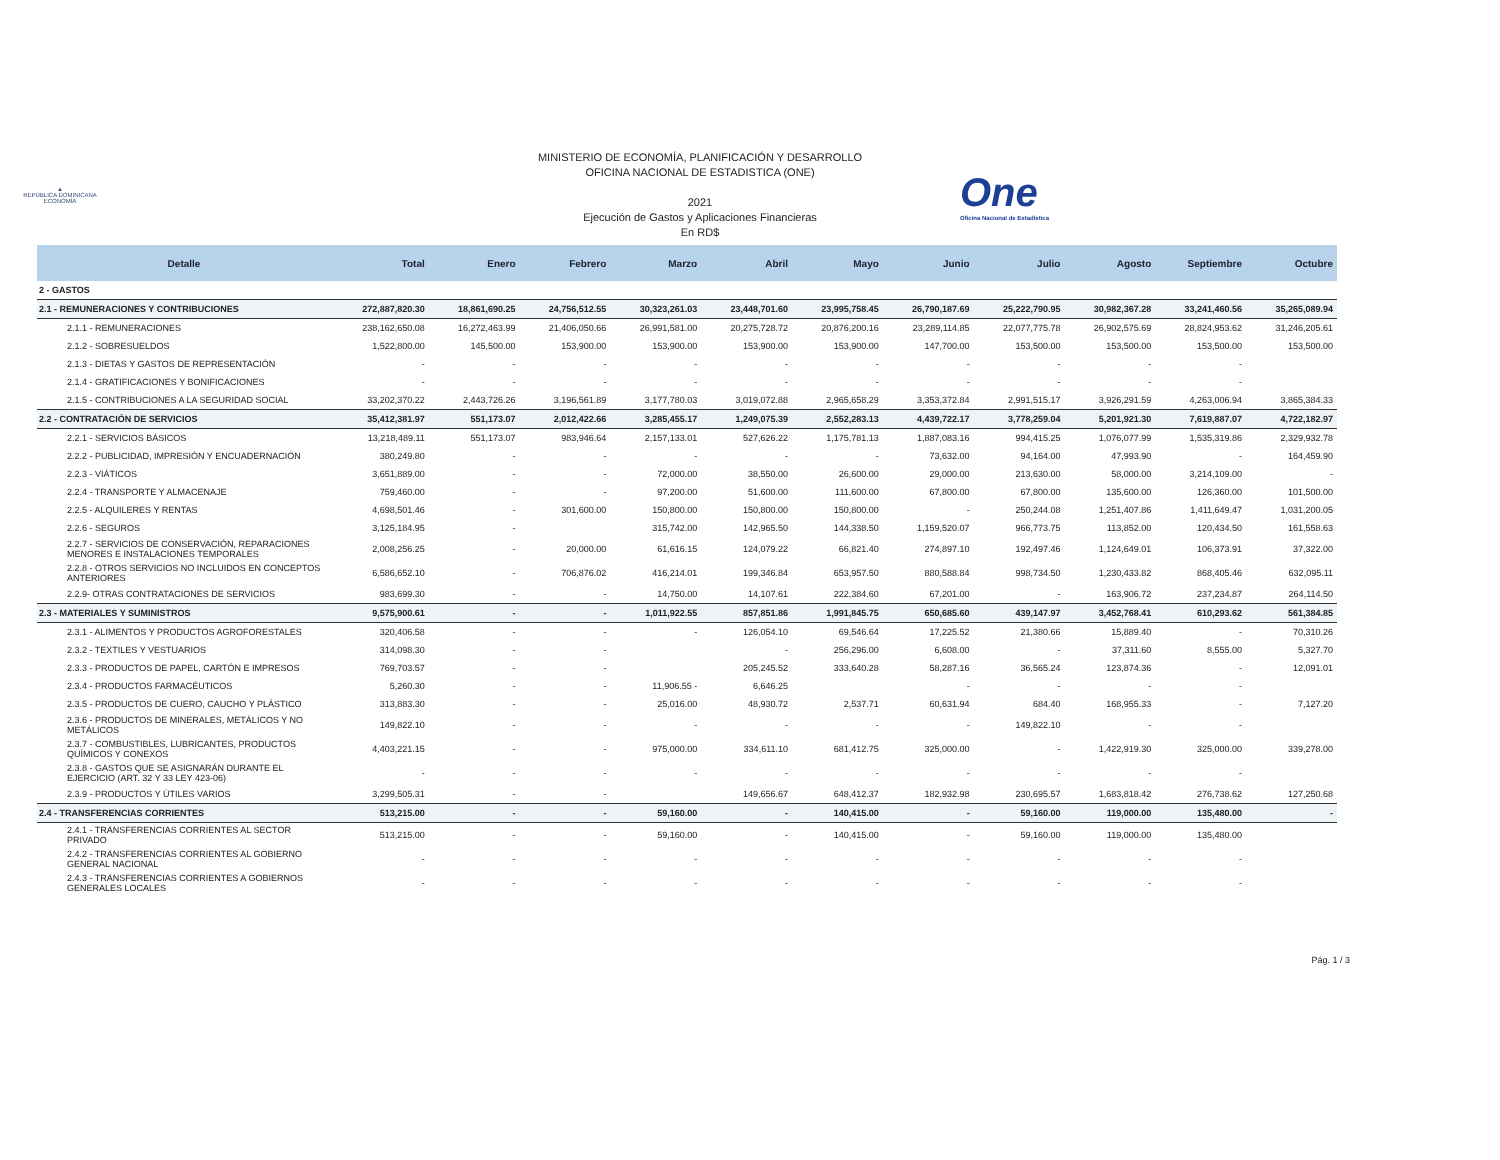▲
REPÚBLICA DOMINICANA
ECONOMÍA
MINISTERIO DE ECONOMÍA, PLANIFICACIÓN Y DESARROLLO
OFICINA NACIONAL DE ESTADISTICA (ONE)
2021
Ejecución de Gastos y Aplicaciones Financieras
En RD$
One
Oficina Nacional de Estadística
| Detalle | Total | Enero | Febrero | Marzo | Abril | Mayo | Junio | Julio | Agosto | Septiembre | Octubre |
| --- | --- | --- | --- | --- | --- | --- | --- | --- | --- | --- | --- |
| 2 - GASTOS | | | | | | | | | | | |
| 2.1 - REMUNERACIONES Y CONTRIBUCIONES | 272,887,820.30 | 18,861,690.25 | 24,756,512.55 | 30,323,261.03 | 23,448,701.60 | 23,995,758.45 | 26,790,187.69 | 25,222,790.95 | 30,982,367.28 | 33,241,460.56 | 35,265,089.94 |
| 2.1.1 - REMUNERACIONES | 238,162,650.08 | 16,272,463.99 | 21,406,050.66 | 26,991,581.00 | 20,275,728.72 | 20,876,200.16 | 23,289,114.85 | 22,077,775.78 | 26,902,575.69 | 28,824,953.62 | 31,246,205.61 |
| 2.1.2 - SOBRESUELDOS | 1,522,800.00 | 145,500.00 | 153,900.00 | 153,900.00 | 153,900.00 | 153,900.00 | 147,700.00 | 153,500.00 | 153,500.00 | 153,500.00 | 153,500.00 |
| 2.1.3 - DIETAS Y GASTOS DE REPRESENTACIÓN | - | - | - | - | - | - | - | - | - | - | |
| 2.1.4 - GRATIFICACIONES Y BONIFICACIONES | - | - | - | - | - | - | - | - | - | - | |
| 2.1.5 - CONTRIBUCIONES A LA SEGURIDAD SOCIAL | 33,202,370.22 | 2,443,726.26 | 3,196,561.89 | 3,177,780.03 | 3,019,072.88 | 2,965,658.29 | 3,353,372.84 | 2,991,515.17 | 3,926,291.59 | 4,263,006.94 | 3,865,384.33 |
| 2.2 - CONTRATACIÓN DE SERVICIOS | 35,412,381.97 | 551,173.07 | 2,012,422.66 | 3,285,455.17 | 1,249,075.39 | 2,552,283.13 | 4,439,722.17 | 3,778,259.04 | 5,201,921.30 | 7,619,887.07 | 4,722,182.97 |
| 2.2.1 - SERVICIOS BÁSICOS | 13,218,489.11 | 551,173.07 | 983,946.64 | 2,157,133.01 | 527,626.22 | 1,175,781.13 | 1,887,083.16 | 994,415.25 | 1,076,077.99 | 1,535,319.86 | 2,329,932.78 |
| 2.2.2 - PUBLICIDAD, IMPRESIÓN Y ENCUADERNACIÓN | 380,249.80 | - | - | - | - | - | 73,632.00 | 94,164.00 | 47,993.90 | - | 164,459.90 |
| 2.2.3 - VIÁTICOS | 3,651,889.00 | - | - | 72,000.00 | 38,550.00 | 26,600.00 | 29,000.00 | 213,630.00 | 58,000.00 | 3,214,109.00 | - |
| 2.2.4 - TRANSPORTE Y ALMACENAJE | 759,460.00 | - | - | 97,200.00 | 51,600.00 | 111,600.00 | 67,800.00 | 67,800.00 | 135,600.00 | 126,360.00 | 101,500.00 |
| 2.2.5 - ALQUILERES Y RENTAS | 4,698,501.46 | - | 301,600.00 | 150,800.00 | 150,800.00 | 150,800.00 | - | 250,244.08 | 1,251,407.86 | 1,411,649.47 | 1,031,200.05 |
| 2.2.6 - SEGUROS | 3,125,184.95 | - | | 315,742.00 | 142,965.50 | 144,338.50 | 1,159,520.07 | 966,773.75 | 113,852.00 | 120,434.50 | 161,558.63 |
| 2.2.7 - SERVICIOS DE CONSERVACIÓN, REPARACIONES MENORES E INSTALACIONES TEMPORALES | 2,008,256.25 | - | 20,000.00 | 61,616.15 | 124,079.22 | 66,821.40 | 274,897.10 | 192,497.46 | 1,124,649.01 | 106,373.91 | 37,322.00 |
| 2.2.8 - OTROS SERVICIOS NO INCLUIDOS EN CONCEPTOS ANTERIORES | 6,586,652.10 | - | 706,876.02 | 416,214.01 | 199,346.84 | 653,957.50 | 880,588.84 | 998,734.50 | 1,230,433.82 | 868,405.46 | 632,095.11 |
| 2.2.9- OTRAS CONTRATACIONES DE SERVICIOS | 983,699.30 | - | - | 14,750.00 | 14,107.61 | 222,384.60 | 67,201.00 | - | 163,906.72 | 237,234.87 | 264,114.50 |
| 2.3 - MATERIALES Y SUMINISTROS | 9,575,900.61 | - | - | 1,011,922.55 | 857,851.86 | 1,991,845.75 | 650,685.60 | 439,147.97 | 3,452,768.41 | 610,293.62 | 561,384.85 |
| 2.3.1 - ALIMENTOS Y PRODUCTOS AGROFORESTALES | 320,406.58 | - | - | - | 126,054.10 | 69,546.64 | 17,225.52 | 21,380.66 | 15,889.40 | - | 70,310.26 |
| 2.3.2 - TEXTILES Y VESTUARIOS | 314,098.30 | - | - | | - | 256,296.00 | 6,608.00 | - | 37,311.60 | 8,555.00 | 5,327.70 |
| 2.3.3 - PRODUCTOS DE PAPEL, CARTÓN E IMPRESOS | 769,703.57 | - | - | | 205,245.52 | 333,640.28 | 58,287.16 | 36,565.24 | 123,874.36 | - | 12,091.01 |
| 2.3.4 - PRODUCTOS FARMACÉUTICOS | 5,260.30 | - | - | 11,906.55 - | 6,646.25 | | - | - | - | - | |
| 2.3.5 - PRODUCTOS DE CUERO, CAUCHO Y PLÁSTICO | 313,883.30 | - | - | 25,016.00 | 48,930.72 | 2,537.71 | 60,631.94 | 684.40 | 168,955.33 | - | 7,127.20 |
| 2.3.6 - PRODUCTOS DE MINERALES, METÁLICOS Y NO METÁLICOS | 149,822.10 | - | - | - | - | - | - | 149,822.10 | - | - | |
| 2.3.7 - COMBUSTIBLES, LUBRICANTES, PRODUCTOS QUÍMICOS Y CONEXOS | 4,403,221.15 | - | - | 975,000.00 | 334,611.10 | 681,412.75 | 325,000.00 | - | 1,422,919.30 | 325,000.00 | 339,278.00 |
| 2.3.8 - GASTOS QUE SE ASIGNARÁN DURANTE EL EJERCICIO (ART. 32 Y 33 LEY 423-06) | - | - | - | - | - | - | - | - | - | - | |
| 2.3.9 - PRODUCTOS Y ÚTILES VARIOS | 3,299,505.31 | - | - | | 149,656.67 | 648,412.37 | 182,932.98 | 230,695.57 | 1,683,818.42 | 276,738.62 | 127,250.68 |
| 2.4 - TRANSFERENCIAS CORRIENTES | 513,215.00 | - | - | 59,160.00 | - | 140,415.00 | - | 59,160.00 | 119,000.00 | 135,480.00 | - |
| 2.4.1 - TRANSFERENCIAS CORRIENTES AL SECTOR PRIVADO | 513,215.00 | - | - | 59,160.00 | - | 140,415.00 | - | 59,160.00 | 119,000.00 | 135,480.00 | |
| 2.4.2 - TRANSFERENCIAS CORRIENTES AL GOBIERNO GENERAL NACIONAL | - | - | - | - | - | - | - | - | - | - | |
| 2.4.3 - TRANSFERENCIAS CORRIENTES A GOBIERNOS GENERALES LOCALES | - | - | - | - | - | - | - | - | - | - | |
Pág. 1 / 3